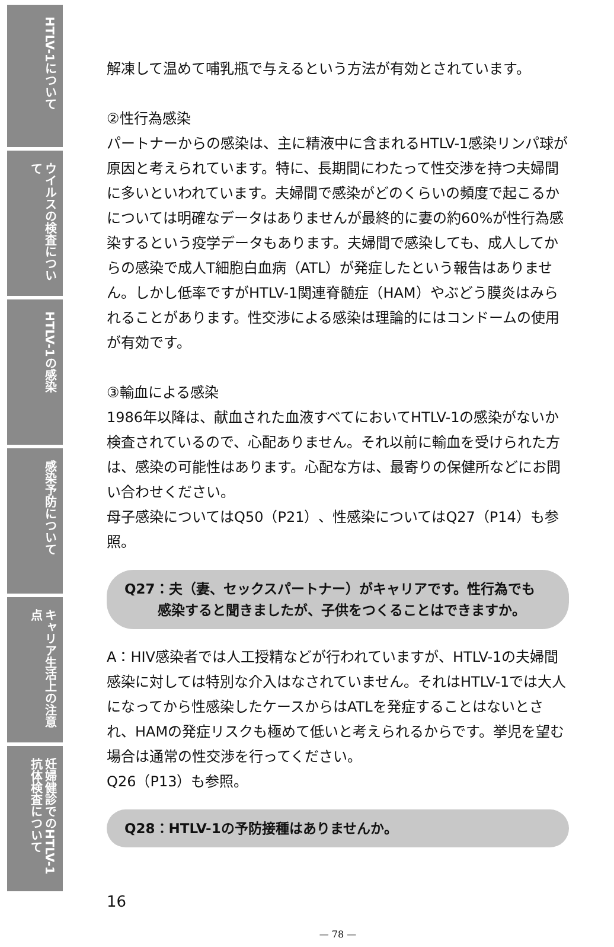HTLV-1について
ウイルスの検査について
HTLV-1の感染
感染予防について
キャリア生活上の注意点
妊婦健診でのHTLV-1抗体検査について
解凍して温めて哺乳瓶で与えるという方法が有効とされています。
②性行為感染
パートナーからの感染は、主に精液中に含まれるHTLV-1感染リンパ球が原因と考えられています。特に、長期間にわたって性交渉を持つ夫婦間に多いといわれています。夫婦間で感染がどのくらいの頻度で起こるかについては明確なデータはありませんが最終的に妻の約60%が性行為感染するという疫学データもあります。夫婦間で感染しても、成人してからの感染で成人T細胞白血病（ATL）が発症したという報告はありません。しかし低率ですがHTLV-1関連脊髄症（HAM）やぶどう膜炎はみられることがあります。性交渉による感染は理論的にはコンドームの使用が有効です。
③輸血による感染
1986年以降は、献血された血液すべてにおいてHTLV-1の感染がないか検査されているので、心配ありません。それ以前に輸血を受けられた方は、感染の可能性はあります。心配な方は、最寄りの保健所などにお問い合わせください。
母子感染についてはQ50（P21）、性感染についてはQ27（P14）も参照。
Q27：夫（妻、セックスパートナー）がキャリアです。性行為でも
感染すると聞きましたが、子供をつくることはできますか。
A：HIV感染者では人工授精などが行われていますが、HTLV-1の夫婦間感染に対しては特別な介入はなされていません。それはHTLV-1では大人になってから性感染したケースからはATLを発症することはないとされ、HAMの発症リスクも極めて低いと考えられるからです。挙児を望む場合は通常の性交渉を行ってください。
Q26（P13）も参照。
Q28：HTLV-1の予防接種はありませんか。
16
— 78 —